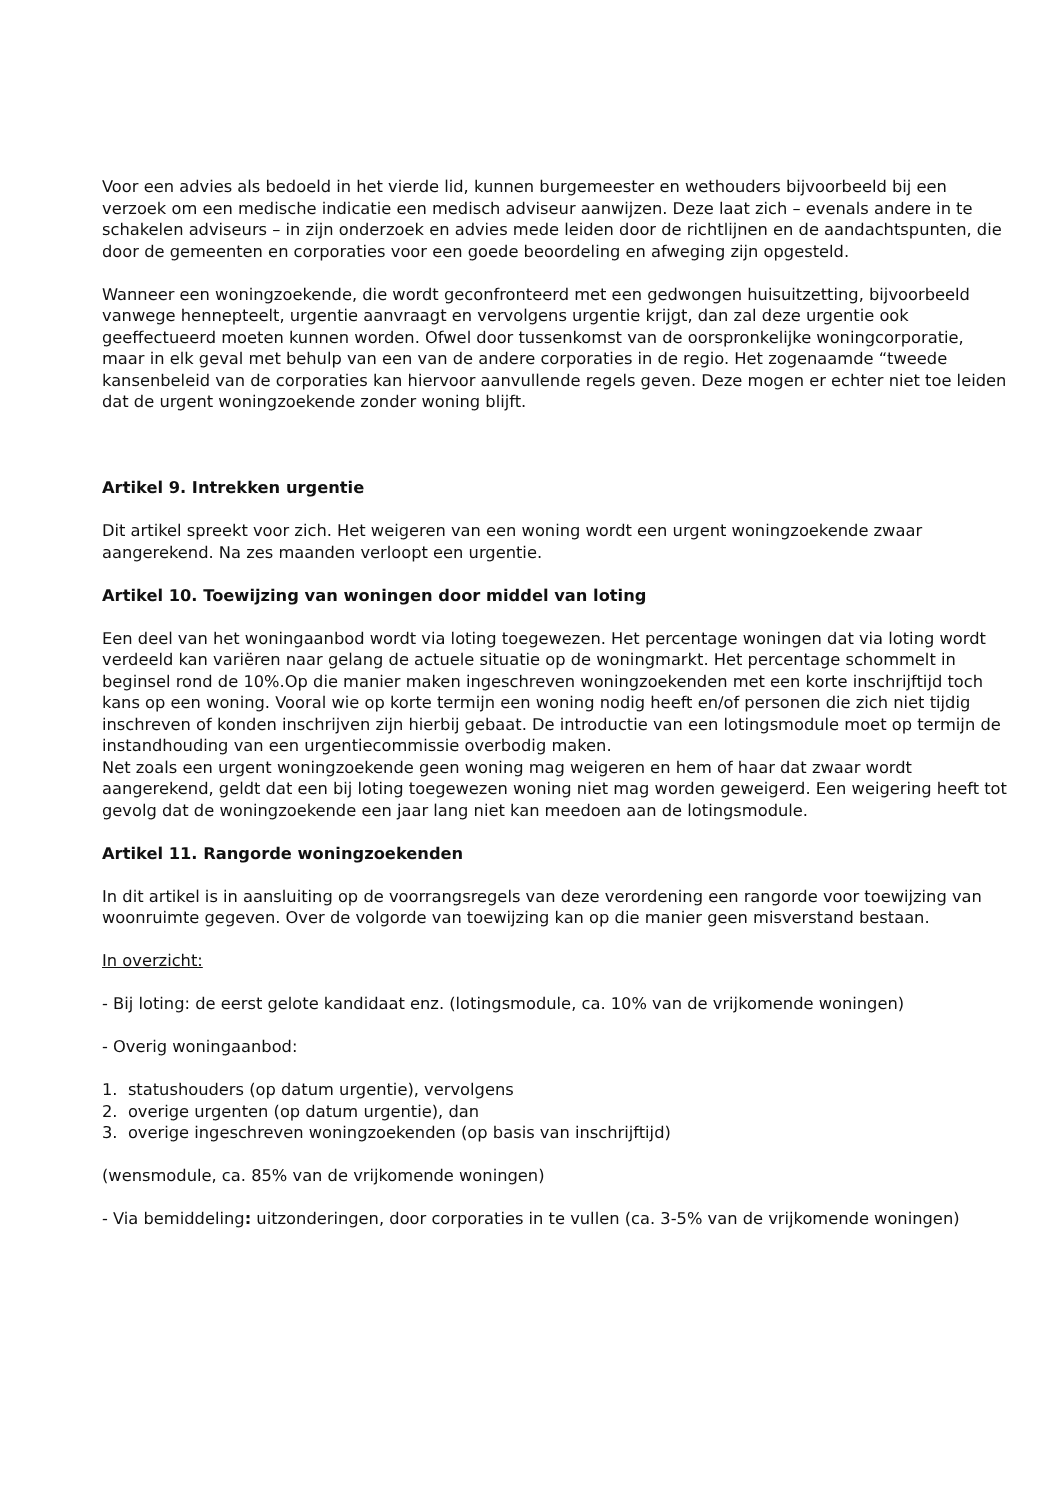Voor een advies als bedoeld in het vierde lid, kunnen burgemeester en wethouders bijvoorbeeld bij een verzoek om een medische indicatie een medisch adviseur aanwijzen. Deze laat zich – evenals andere in te schakelen adviseurs – in zijn onderzoek en advies mede leiden door de richtlijnen en de aandachtspunten, die door de gemeenten en corporaties voor een goede beoordeling en afweging zijn opgesteld.
Wanneer een woningzoekende, die wordt geconfronteerd met een gedwongen huisuitzetting, bijvoorbeeld vanwege hennepteelt, urgentie aanvraagt en vervolgens urgentie krijgt, dan zal deze urgentie ook geeffectueerd moeten kunnen worden. Ofwel door tussenkomst van de oorspronkelijke woningcorporatie, maar in elk geval met behulp van een van de andere corporaties in de regio. Het zogenaamde “tweede kansenbeleid van de corporaties kan hiervoor aanvullende regels geven. Deze mogen er echter niet toe leiden dat de urgent woningzoekende zonder woning blijft.
Artikel 9. Intrekken urgentie
Dit artikel spreekt voor zich. Het weigeren van een woning wordt een urgent woningzoekende zwaar aangerekend. Na zes maanden verloopt een urgentie.
Artikel 10. Toewijzing van woningen door middel van loting
Een deel van het woningaanbod wordt via loting toegewezen. Het percentage woningen dat via loting wordt verdeeld kan variëren naar gelang de actuele situatie op de woningmarkt. Het percentage schommelt in beginsel rond de 10%.Op die manier maken ingeschreven woningzoekenden met een korte inschrijftijd toch kans op een woning. Vooral wie op korte termijn een woning nodig heeft en/of personen die zich niet tijdig inschreven of konden inschrijven zijn hierbij gebaat. De introductie van een lotingsmodule moet op termijn de instandhouding van een urgentiecommissie overbodig maken.
Net zoals een urgent woningzoekende geen woning mag weigeren en hem of haar dat zwaar wordt aangerekend, geldt dat een bij loting toegewezen woning niet mag worden geweigerd. Een weigering heeft tot gevolg dat de woningzoekende een jaar lang niet kan meedoen aan de lotingsmodule.
Artikel 11. Rangorde woningzoekenden
In dit artikel is in aansluiting op de voorrangsregels van deze verordening een rangorde voor toewijzing van woonruimte gegeven. Over de volgorde van toewijzing kan op die manier geen misverstand bestaan.
In overzicht:
- Bij loting: de eerst gelote kandidaat enz. (lotingsmodule, ca. 10% van de vrijkomende woningen)
- Overig woningaanbod:
1. statushouders (op datum urgentie), vervolgens
2. overige urgenten (op datum urgentie), dan
3. overige ingeschreven woningzoekenden (op basis van inschrijftijd)
(wensmodule, ca. 85% van de vrijkomende woningen)
- Via bemiddeling: uitzonderingen, door corporaties in te vullen (ca. 3-5% van de vrijkomende woningen)